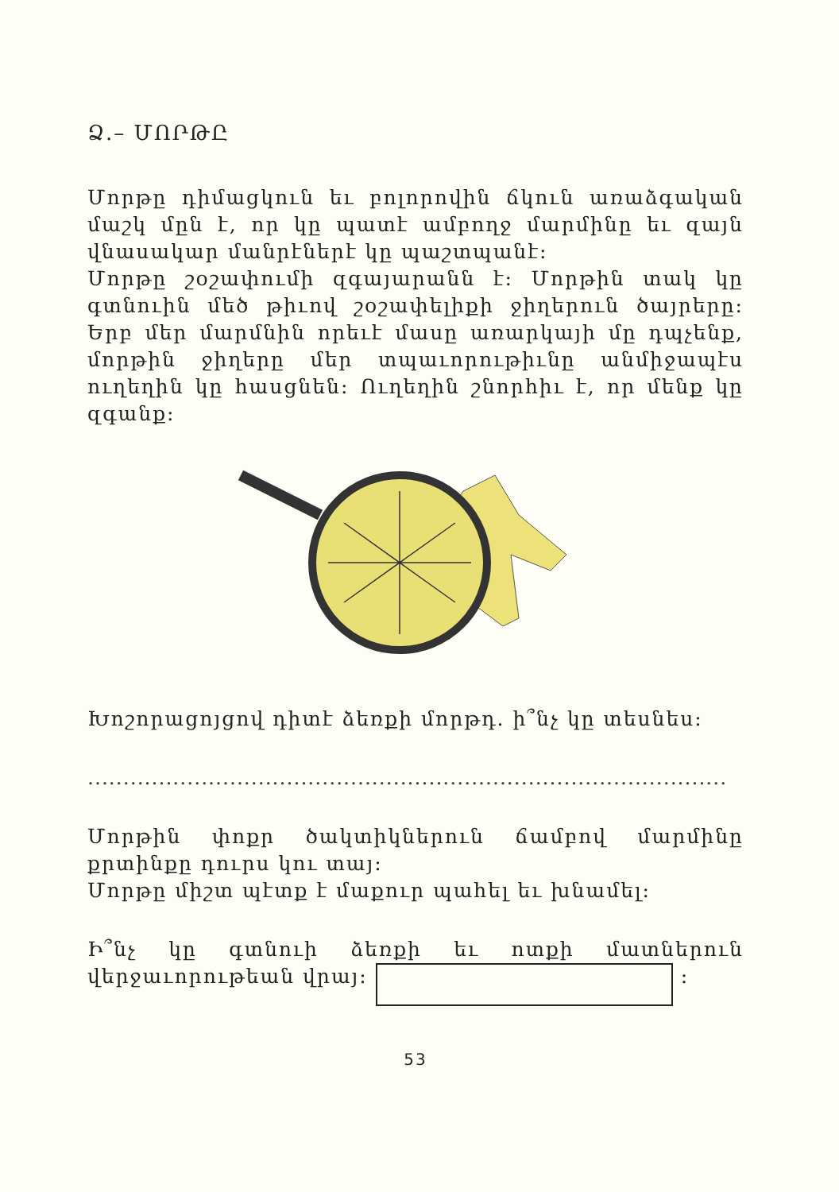Ձ.– ՄՈՐԹԸ
Մորթը դիմացկուն եւ բոլորովին ճկուն առաձգական մաշկ մըն է, որ կը պատէ ամբողջ մարմինը եւ զայն վնասակար մանրէներէ կը պաշտպանէ:
Մորթը շօշափումի զգայարանն է: Մորթին տակ կը գտնուին մեծ թիւով շօշափելիքի ջիղերուն ծայրերը: Երբ մեր մարմնին որեւէ մասը առարկայի մը դպչենք, մորթին ջիղերը մեր տպաւորութիւնը անմիջապէս ուղեղին կը հասցնեն: Ուղեղին շնորհիւ է, որ մենք կը զգանք:
Խոշորացոյցով դիտէ ձեռքի մորթդ. ի՞նչ կը տեսնես:
..........................................................................................
Մորթին փոքր ծակտիկներուն ճամբով մարմինը քրտինքը դուրս կու տայ:
Մորթը միշտ պէտք է մաքուր պահել եւ խնամել:
Ի՞նչ կը գտնուի ձեռքի եւ ոտքի մատներուն վերջաւորութեան վրայ: :
53